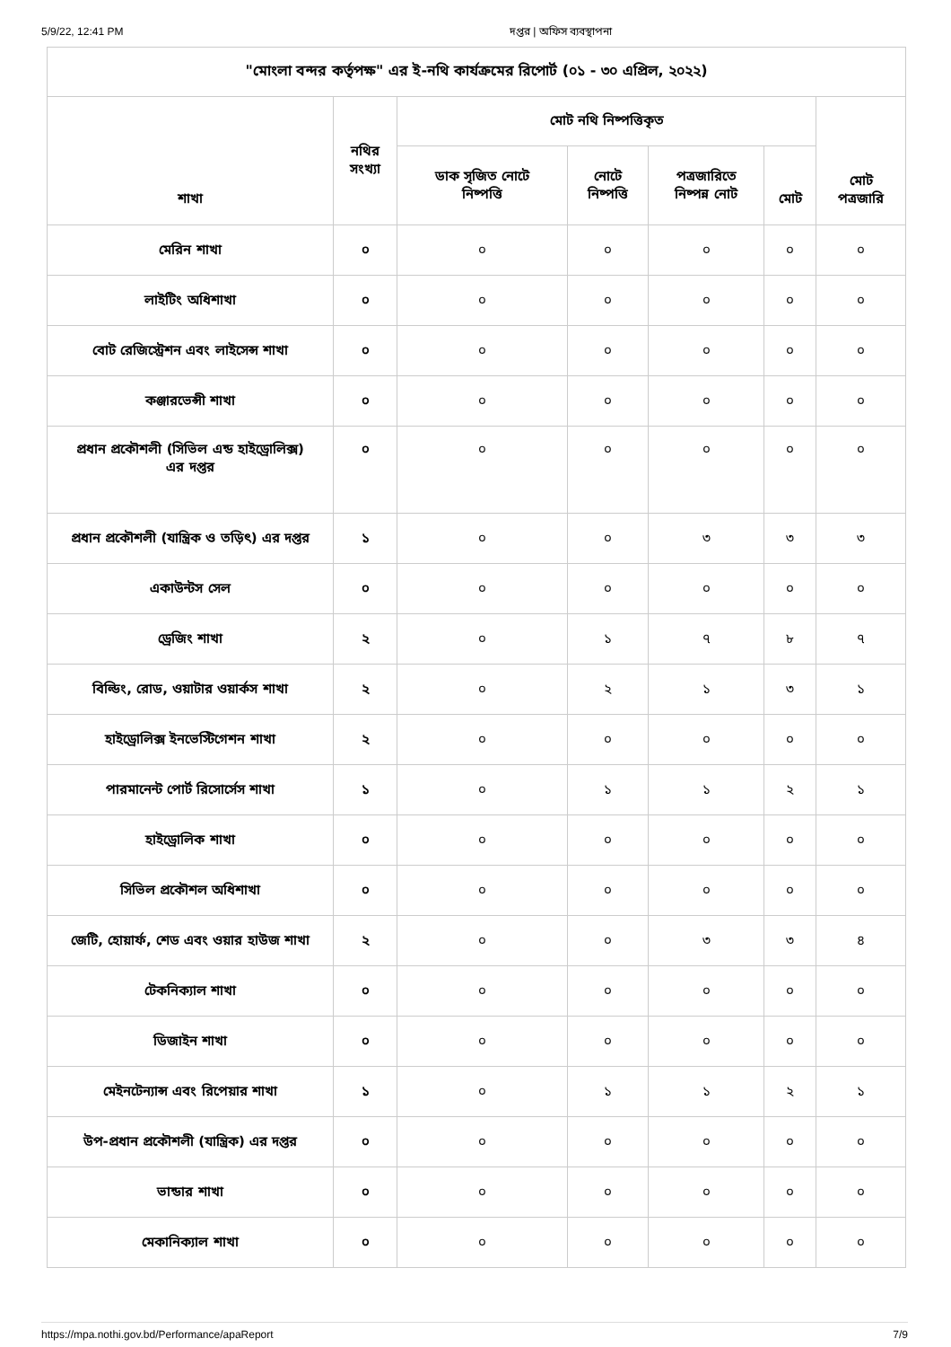5/9/22, 12:41 PM দপ্তর | অফিস ব্যবস্থাপনা
| "মোংলা বন্দর কর্তৃপক্ষ" এর ই-নথি কার্যক্রমের রিপোর্ট (০১ - ৩০ এপ্রিল, ২০২২) | | | | | | |
| --- | --- | --- | --- | --- | --- | --- |
| শাখা | নথির সংখ্যা | মোট নথি নিষ্পত্তিকৃত | | | | মোট পত্রজারি |
| | | ডাক সৃজিত নোটে নিষ্পত্তি | নোটে নিষ্পত্তি | পত্রজারিতে নিষ্পন্ন নোট | মোট | |
| মেরিন শাখা | ০ | ০ | ০ | ০ | ০ | ০ |
| লাইটিং অধিশাখা | ০ | ০ | ০ | ০ | ০ | ০ |
| বোট রেজিস্ট্রেশন এবং লাইসেন্স শাখা | ০ | ০ | ০ | ০ | ০ | ০ |
| কঞ্জারভেন্সী শাখা | ০ | ০ | ০ | ০ | ০ | ০ |
| প্রধান প্রকৌশলী (সিভিল এন্ড হাইড্রোলিক্স) এর দপ্তর | ০ | ০ | ০ | ০ | ০ | ০ |
| প্রধান প্রকৌশলী (যান্ত্রিক ও তড়িৎ) এর দপ্তর | ১ | ০ | ০ | ৩ | ৩ | ৩ |
| একাউন্টস সেল | ০ | ০ | ০ | ০ | ০ | ০ |
| ড্রেজিং শাখা | ২ | ০ | ১ | ৭ | ৮ | ৭ |
| বিল্ডিং, রোড, ওয়াটার ওয়ার্কস শাখা | ২ | ০ | ২ | ১ | ৩ | ১ |
| হাইড্রোলিক্স ইনভেস্টিগেশন শাখা | ২ | ০ | ০ | ০ | ০ | ০ |
| পারমানেন্ট পোর্ট রিসোর্সেস শাখা | ১ | ০ | ১ | ১ | ২ | ১ |
| হাইড্রোলিক শাখা | ০ | ০ | ০ | ০ | ০ | ০ |
| সিভিল প্রকৌশল অধিশাখা | ০ | ০ | ০ | ০ | ০ | ০ |
| জেটি, হোয়ার্ফ, শেড এবং ওয়ার হাউজ শাখা | ২ | ০ | ০ | ৩ | ৩ | ৪ |
| টেকনিক্যাল শাখা | ০ | ০ | ০ | ০ | ০ | ০ |
| ডিজাইন শাখা | ০ | ০ | ০ | ০ | ০ | ০ |
| মেইনটেন্যান্স এবং রিপেয়ার শাখা | ১ | ০ | ১ | ১ | ২ | ১ |
| উপ-প্রধান প্রকৌশলী (যান্ত্রিক) এর দপ্তর | ০ | ০ | ০ | ০ | ০ | ০ |
| ভান্ডার শাখা | ০ | ০ | ০ | ০ | ০ | ০ |
| মেকানিক্যাল শাখা | ০ | ০ | ০ | ০ | ০ | ০ |
https://mpa.nothi.gov.bd/Performance/apaReport 7/9